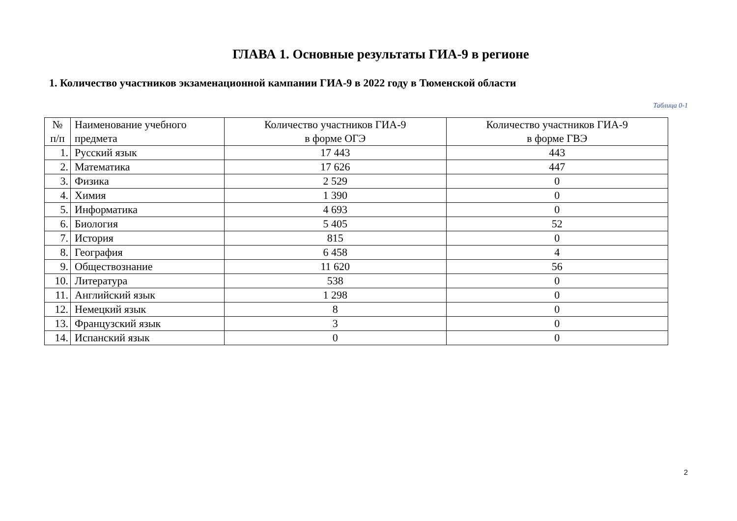ГЛАВА 1. Основные результаты ГИА-9 в регионе
1. Количество участников экзаменационной кампании ГИА-9 в 2022 году в Тюменской области
Таблица 0-1
| № п/п | Наименование учебного предмета | Количество участников ГИА-9 в форме ОГЭ | Количество участников ГИА-9 в форме ГВЭ |
| --- | --- | --- | --- |
| 1. | Русский язык | 17 443 | 443 |
| 2. | Математика | 17 626 | 447 |
| 3. | Физика | 2 529 | 0 |
| 4. | Химия | 1 390 | 0 |
| 5. | Информатика | 4 693 | 0 |
| 6. | Биология | 5 405 | 52 |
| 7. | История | 815 | 0 |
| 8. | География | 6 458 | 4 |
| 9. | Обществознание | 11 620 | 56 |
| 10. | Литература | 538 | 0 |
| 11. | Английский язык | 1 298 | 0 |
| 12. | Немецкий язык | 8 | 0 |
| 13. | Французский язык | 3 | 0 |
| 14. | Испанский язык | 0 | 0 |
2